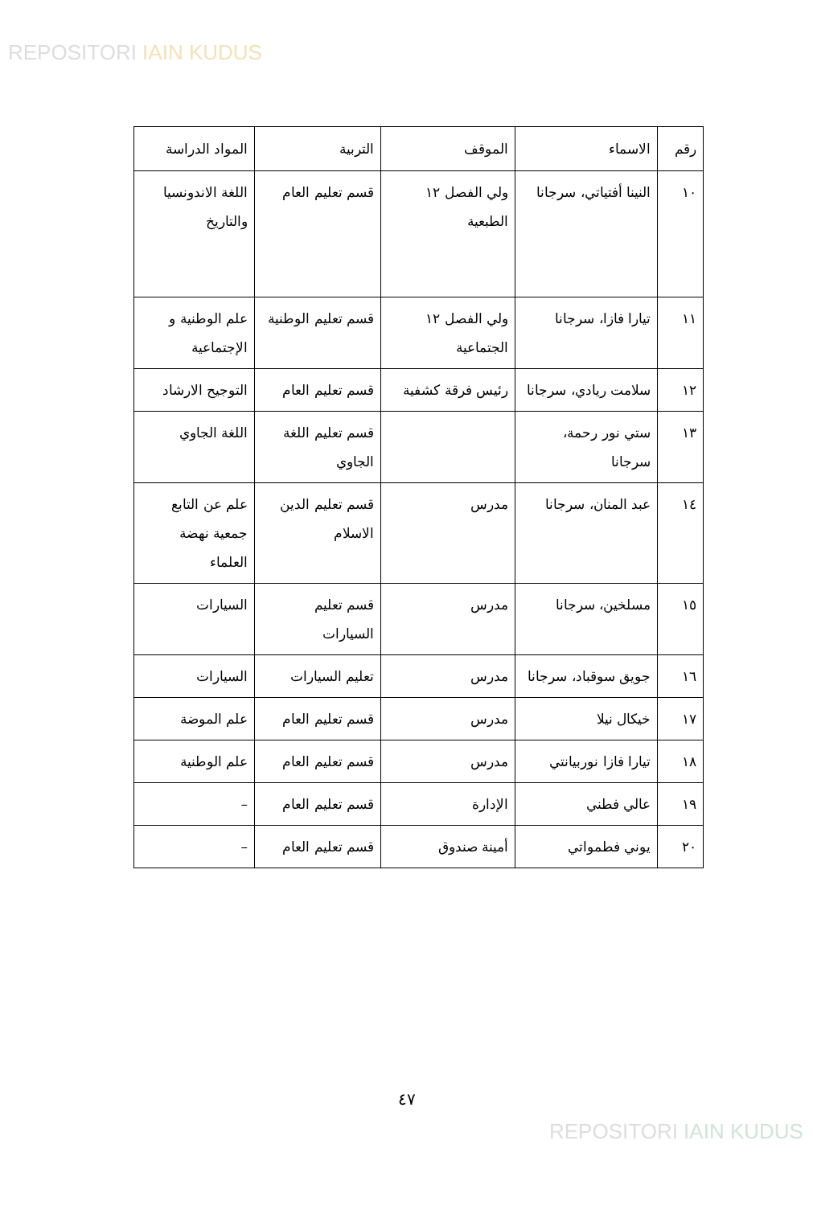REPOSITORI IAIN KUDUS
| رقم | الاسماء | الموقف | التربية | المواد الدراسة |
| --- | --- | --- | --- | --- |
| ١٠ | النينا أفتياتي، سرجانا | ولي الفصل ١٢ الطبعية | قسم تعليم العام | اللغة الاندونسيا والتاريخ |
| ١١ | تيارا فازا، سرجانا | ولي الفصل ١٢ الجتماعية | قسم تعليم الوطنية | علم الوطنية و الإجتماعية |
| ١٢ | سلامت ريادي، سرجانا | رئيس فرقة كشفية | قسم تعليم العام | التوجيح الارشاد |
| ١٣ | ستي نور رحمة، سرجانا | | قسم تعليم اللغة الجاوي | اللغة الجاوي |
| ١٤ | عبد المنان، سرجانا | مدرس | قسم تعليم الدين الاسلام | علم عن التابع جمعية نهضة العلماء |
| ١٥ | مسلخين، سرجانا | مدرس | قسم تعليم السيارات | السيارات |
| ١٦ | جويق سوقباد، سرجانا | مدرس | تعليم السيارات | السيارات |
| ١٧ | خيكال نيلا | مدرس | قسم تعليم العام | علم الموضة |
| ١٨ | تيارا فازا نوربيانتي | مدرس | قسم تعليم العام | علم الوطنية |
| ١٩ | عالي فطني | الإدارة | قسم تعليم العام | – |
| ٢٠ | يوني فطمواتي | أمينة صندوق | قسم تعليم العام | – |
٤٧
REPOSITORI IAIN KUDUS